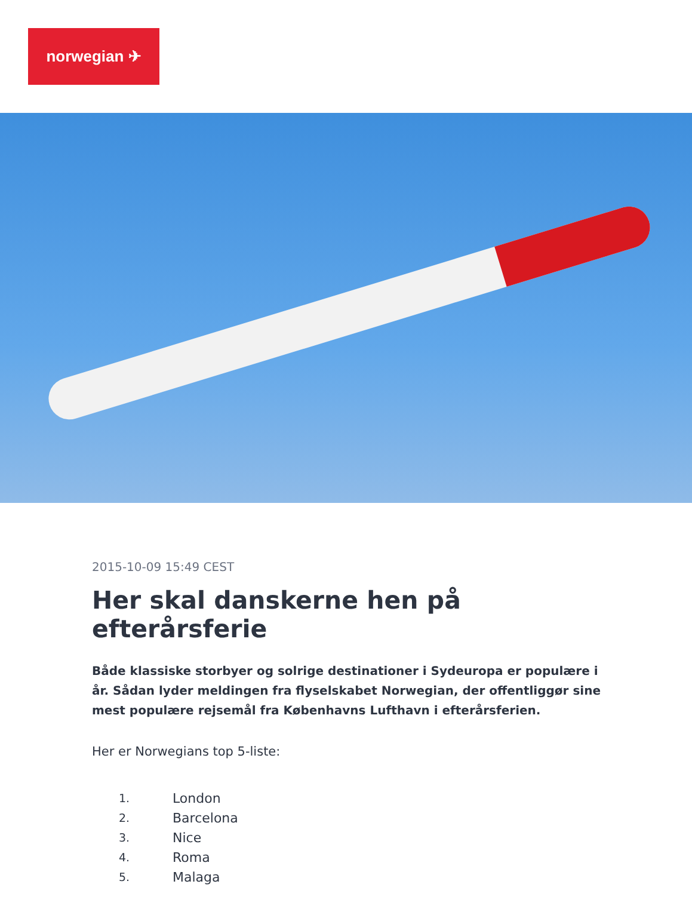norwegian ✈
2015-10-09 15:49 CEST
Her skal danskerne hen på efterårsferie
Både klassiske storbyer og solrige destinationer i Sydeuropa er populære i år. Sådan lyder meldingen fra flyselskabet Norwegian, der offentliggør sine mest populære rejsemål fra Københavns Lufthavn i efterårsferien.
Her er Norwegians top 5-liste:
1. London
2. Barcelona
3. Nice
4. Roma
5. Malaga